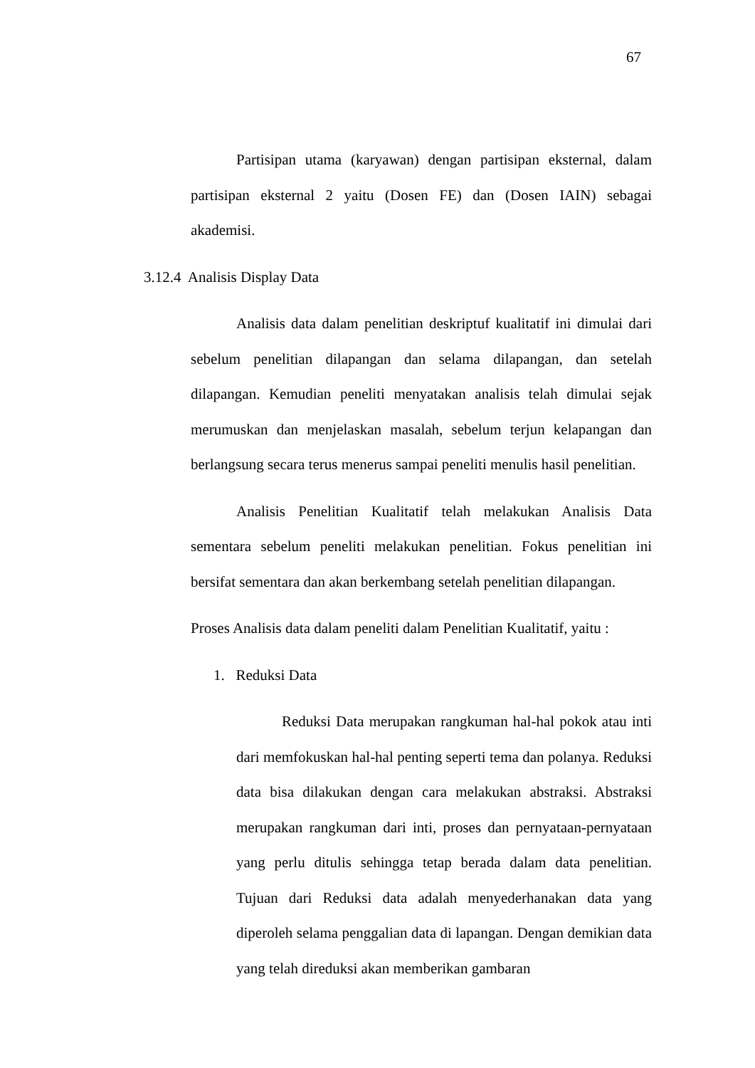67
Partisipan utama (karyawan) dengan partisipan eksternal, dalam partisipan eksternal 2 yaitu (Dosen FE) dan (Dosen IAIN) sebagai akademisi.
3.12.4 Analisis Display Data
Analisis data dalam penelitian deskriptuf kualitatif ini dimulai dari sebelum penelitian dilapangan dan selama dilapangan, dan setelah dilapangan. Kemudian peneliti menyatakan analisis telah dimulai sejak merumuskan dan menjelaskan masalah, sebelum terjun kelapangan dan berlangsung secara terus menerus sampai peneliti menulis hasil penelitian.
Analisis Penelitian Kualitatif telah melakukan Analisis Data sementara sebelum peneliti melakukan penelitian. Fokus penelitian ini bersifat sementara dan akan berkembang setelah penelitian dilapangan.
Proses Analisis data dalam peneliti dalam Penelitian Kualitatif, yaitu :
1. Reduksi Data
Reduksi Data merupakan rangkuman hal-hal pokok atau inti dari memfokuskan hal-hal penting seperti tema dan polanya. Reduksi data bisa dilakukan dengan cara melakukan abstraksi. Abstraksi merupakan rangkuman dari inti, proses dan pernyataan-pernyataan yang perlu ditulis sehingga tetap berada dalam data penelitian. Tujuan dari Reduksi data adalah menyederhanakan data yang diperoleh selama penggalian data di lapangan. Dengan demikian data yang telah direduksi akan memberikan gambaran